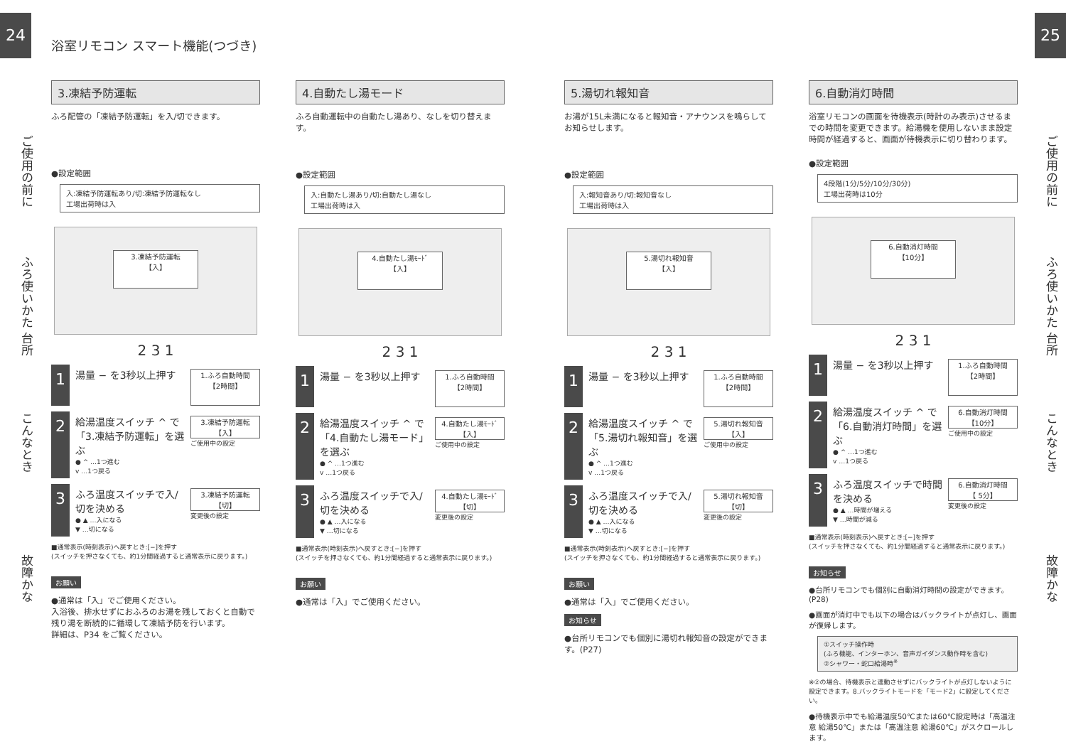24 25
浴室リモコン スマート機能(つづき)
ご使用の前に
ふろ使いかた 台所
こんなとき
故障かな
ご使用の前に
ふろ使いかた 台所
こんなとき
故障かな
3.凍結予防運転
ふろ配管の「凍結予防運転」を入/切できます。
●設定範囲
入:凍結予防運転あり/切:凍結予防運転なし
工場出荷時は入
3.凍結予防運転
【入】
2 3 1
1
湯量 − を3秒以上押す
1.ふろ自動時間
【2時間】
2
給湯温度スイッチ ^ で「3.凍結予防運転」を選ぶ
● ^ …1つ進む
v …1つ戻る
3.凍結予防運転
【入】
ご使用中の設定
3
ふろ温度スイッチで入/切を決める
● ▲ …入になる
▼ …切になる
3.凍結予防運転
【切】
変更後の設定
■通常表示(時刻表示)へ戻すとき:[−]を押す
(スイッチを押さなくても、約1分間経過すると通常表示に戻ります。)
お願い
●通常は「入」でご使用ください。
入浴後、排水せずにおふろのお湯を残しておくと自動で残り湯を断続的に循環して凍結予防を行います。
詳細は、P34 をご覧ください。
4.自動たし湯モード
ふろ自動運転中の自動たし湯あり、なしを切り替えます。
●設定範囲
入:自動たし湯あり/切:自動たし湯なし
工場出荷時は入
4.自動たし湯ﾓｰﾄﾞ
【入】
2 3 1
1
湯量 − を3秒以上押す
1.ふろ自動時間
【2時間】
2
給湯温度スイッチ ^ で「4.自動たし湯モード」を選ぶ
● ^ …1つ進む
v …1つ戻る
4.自動たし湯ﾓｰﾄﾞ
【入】
ご使用中の設定
3
ふろ温度スイッチで入/切を決める
● ▲ …入になる
▼ …切になる
4.自動たし湯ﾓｰﾄﾞ
【切】
変更後の設定
■通常表示(時刻表示)へ戻すとき:[−]を押す
(スイッチを押さなくても、約1分間経過すると通常表示に戻ります。)
お願い
●通常は「入」でご使用ください。
5.湯切れ報知音
お湯が15L未満になると報知音・アナウンスを鳴らしてお知らせします。
●設定範囲
入:報知音あり/切:報知音なし
工場出荷時は入
5.湯切れ報知音
【入】
2 3 1
1
湯量 − を3秒以上押す
1.ふろ自動時間
【2時間】
2
給湯温度スイッチ ^ で「5.湯切れ報知音」を選ぶ
● ^ …1つ進む
v …1つ戻る
5.湯切れ報知音
【入】
ご使用中の設定
3
ふろ温度スイッチで入/切を決める
● ▲ …入になる
▼ …切になる
5.湯切れ報知音
【切】
変更後の設定
■通常表示(時刻表示)へ戻すとき:[−]を押す
(スイッチを押さなくても、約1分間経過すると通常表示に戻ります。)
お願い
●通常は「入」でご使用ください。
お知らせ
●台所リモコンでも個別に湯切れ報知音の設定ができます。(P27)
6.自動消灯時間
浴室リモコンの画面を待機表示(時計のみ表示)させるまでの時間を変更できます。給湯機を使用しないまま設定時間が経過すると、画面が待機表示に切り替わります。
●設定範囲
4段階(1分/5分/10分/30分)
工場出荷時は10分
6.自動消灯時間
【10分】
2 3 1
1
湯量 − を3秒以上押す
1.ふろ自動時間
【2時間】
2
給湯温度スイッチ ^ で「6.自動消灯時間」を選ぶ
● ^ …1つ進む
v …1つ戻る
6.自動消灯時間
【10分】
ご使用中の設定
3
ふろ温度スイッチで時間を決める
● ▲ …時間が増える
▼ …時間が減る
6.自動消灯時間
【 5分】
変更後の設定
■通常表示(時刻表示)へ戻すとき:[−]を押す
(スイッチを押さなくても、約1分間経過すると通常表示に戻ります。)
お知らせ
●台所リモコンでも個別に自動消灯時間の設定ができます。(P28)
●画面が消灯中でも以下の場合はバックライトが点灯し、画面が復帰します。
①スイッチ操作時
(ふろ機能、インターホン、音声ガイダンス動作時を含む)
②シャワー・蛇口給湯時<sup>※</sup>
※②の場合、待機表示と連動させずにバックライトが点灯しないように設定できます。8.バックライトモードを「モード2」に設定してください。
●待機表示中でも給湯温度50℃または60℃設定時は「高温注意 給湯50℃」または「高温注意 給湯60℃」がスクロールします。